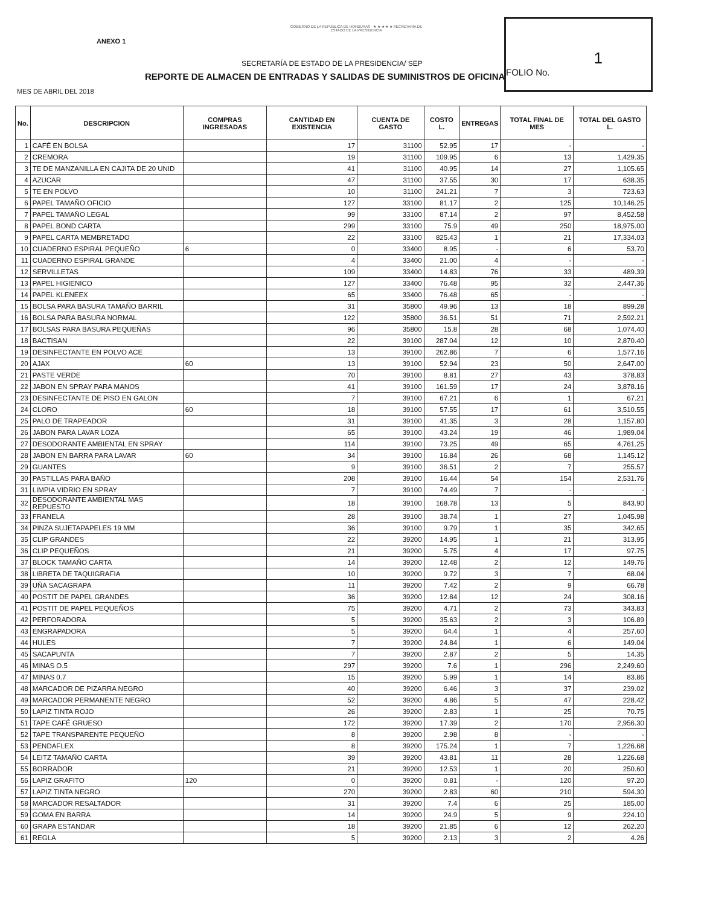ANEXO 1
GOBIERNO DE LA REPÚBLICA DE HONDURAS ★ ★ ★ ★ ★ SECRETARÍA DE ESTADO DE LA PRESIDENCIA
SECRETARÍA DE ESTADO DE LA PRESIDENCIA/ SEP
REPORTE DE ALMACEN DE ENTRADAS Y SALIDAS DE SUMINISTROS DE OFICINA
MES DE ABRIL DEL 2018
1
FOLIO No.
| No. | DESCRIPCION | COMPRAS INGRESADAS | CANTIDAD EN EXISTENCIA | CUENTA DE GASTO | COSTO L. | ENTREGAS | TOTAL FINAL DE MES | TOTAL DEL GASTO L. |
| --- | --- | --- | --- | --- | --- | --- | --- | --- |
| 1 | CAFÉ EN BOLSA | | 17 | 31100 | 52.95 | 17 | - | - |
| 2 | CREMORA | | 19 | 31100 | 109.95 | 6 | 13 | 1,429.35 |
| 3 | TE DE MANZANILLA EN CAJITA DE 20 UNID | | 41 | 31100 | 40.95 | 14 | 27 | 1,105.65 |
| 4 | AZUCAR | | 47 | 31100 | 37.55 | 30 | 17 | 638.35 |
| 5 | TE EN POLVO | | 10 | 31100 | 241.21 | 7 | 3 | 723.63 |
| 6 | PAPEL TAMAÑO OFICIO | | 127 | 33100 | 81.17 | 2 | 125 | 10,146.25 |
| 7 | PAPEL TAMAÑO LEGAL | | 99 | 33100 | 87.14 | 2 | 97 | 8,452.58 |
| 8 | PAPEL BOND CARTA | | 299 | 33100 | 75.9 | 49 | 250 | 18,975.00 |
| 9 | PAPEL CARTA MEMBRETADO | | 22 | 33100 | 825.43 | 1 | 21 | 17,334.03 |
| 10 | CUADERNO ESPIRAL PEQUEÑO | 6 | 0 | 33400 | 8.95 | - | 6 | 53.70 |
| 11 | CUADERNO ESPIRAL GRANDE | | 4 | 33400 | 21.00 | 4 | - | - |
| 12 | SERVILLETAS | | 109 | 33400 | 14.83 | 76 | 33 | 489.39 |
| 13 | PAPEL HIGIENICO | | 127 | 33400 | 76.48 | 95 | 32 | 2,447.36 |
| 14 | PAPEL KLENEEX | | 65 | 33400 | 76.48 | 65 | - | - |
| 15 | BOLSA PARA BASURA TAMAÑO BARRIL | | 31 | 35800 | 49.96 | 13 | 18 | 899.28 |
| 16 | BOLSA PARA BASURA NORMAL | | 122 | 35800 | 36.51 | 51 | 71 | 2,592.21 |
| 17 | BOLSAS PARA BASURA PEQUEÑAS | | 96 | 35800 | 15.8 | 28 | 68 | 1,074.40 |
| 18 | BACTISAN | | 22 | 39100 | 287.04 | 12 | 10 | 2,870.40 |
| 19 | DESINFECTANTE EN POLVO ACE | | 13 | 39100 | 262.86 | 7 | 6 | 1,577.16 |
| 20 | AJAX | 60 | 13 | 39100 | 52.94 | 23 | 50 | 2,647.00 |
| 21 | PASTE VERDE | | 70 | 39100 | 8.81 | 27 | 43 | 378.83 |
| 22 | JABON EN SPRAY PARA MANOS | | 41 | 39100 | 161.59 | 17 | 24 | 3,878.16 |
| 23 | DESINFECTANTE DE PISO EN GALON | | 7 | 39100 | 67.21 | 6 | 1 | 67.21 |
| 24 | CLORO | 60 | 18 | 39100 | 57.55 | 17 | 61 | 3,510.55 |
| 25 | PALO DE TRAPEADOR | | 31 | 39100 | 41.35 | 3 | 28 | 1,157.80 |
| 26 | JABON PARA LAVAR LOZA | | 65 | 39100 | 43.24 | 19 | 46 | 1,989.04 |
| 27 | DESODORANTE AMBIENTAL EN SPRAY | | 114 | 39100 | 73.25 | 49 | 65 | 4,761.25 |
| 28 | JABON EN BARRA PARA LAVAR | 60 | 34 | 39100 | 16.84 | 26 | 68 | 1,145.12 |
| 29 | GUANTES | | 9 | 39100 | 36.51 | 2 | 7 | 255.57 |
| 30 | PASTILLAS PARA BAÑO | | 208 | 39100 | 16.44 | 54 | 154 | 2,531.76 |
| 31 | LIMPIA VIDRIO EN SPRAY | | 7 | 39100 | 74.49 | 7 | - | - |
| 32 | DESODORANTE AMBIENTAL MAS REPUESTO | | 18 | 39100 | 168.78 | 13 | 5 | 843.90 |
| 33 | FRANELA | | 28 | 39100 | 38.74 | 1 | 27 | 1,045.98 |
| 34 | PINZA SUJETAPAPELES 19 MM | | 36 | 39100 | 9.79 | 1 | 35 | 342.65 |
| 35 | CLIP GRANDES | | 22 | 39200 | 14.95 | 1 | 21 | 313.95 |
| 36 | CLIP PEQUEÑOS | | 21 | 39200 | 5.75 | 4 | 17 | 97.75 |
| 37 | BLOCK TAMAÑO CARTA | | 14 | 39200 | 12.48 | 2 | 12 | 149.76 |
| 38 | LIBRETA DE TAQUIGRAFIA | | 10 | 39200 | 9.72 | 3 | 7 | 68.04 |
| 39 | UÑA SACAGRAPA | | 11 | 39200 | 7.42 | 2 | 9 | 66.78 |
| 40 | POSTIT DE PAPEL GRANDES | | 36 | 39200 | 12.84 | 12 | 24 | 308.16 |
| 41 | POSTIT DE PAPEL PEQUEÑOS | | 75 | 39200 | 4.71 | 2 | 73 | 343.83 |
| 42 | PERFORADORA | | 5 | 39200 | 35.63 | 2 | 3 | 106.89 |
| 43 | ENGRAPADORA | | 5 | 39200 | 64.4 | 1 | 4 | 257.60 |
| 44 | HULES | | 7 | 39200 | 24.84 | 1 | 6 | 149.04 |
| 45 | SACAPUNTA | | 7 | 39200 | 2.87 | 2 | 5 | 14.35 |
| 46 | MINAS O.5 | | 297 | 39200 | 7.6 | 1 | 296 | 2,249.60 |
| 47 | MINAS 0.7 | | 15 | 39200 | 5.99 | 1 | 14 | 83.86 |
| 48 | MARCADOR DE PIZARRA NEGRO | | 40 | 39200 | 6.46 | 3 | 37 | 239.02 |
| 49 | MARCADOR PERMANENTE NEGRO | | 52 | 39200 | 4.86 | 5 | 47 | 228.42 |
| 50 | LAPIZ TINTA ROJO | | 26 | 39200 | 2.83 | 1 | 25 | 70.75 |
| 51 | TAPE CAFÉ GRUESO | | 172 | 39200 | 17.39 | 2 | 170 | 2,956.30 |
| 52 | TAPE TRANSPARENTE PEQUEÑO | | 8 | 39200 | 2.98 | 8 | - | - |
| 53 | PENDAFLEX | | 8 | 39200 | 175.24 | 1 | 7 | 1,226.68 |
| 54 | LEITZ TAMAÑO CARTA | | 39 | 39200 | 43.81 | 11 | 28 | 1,226.68 |
| 55 | BORRADOR | | 21 | 39200 | 12.53 | 1 | 20 | 250.60 |
| 56 | LAPIZ GRAFITO | 120 | 0 | 39200 | 0.81 | - | 120 | 97.20 |
| 57 | LAPIZ TINTA NEGRO | | 270 | 39200 | 2.83 | 60 | 210 | 594.30 |
| 58 | MARCADOR RESALTADOR | | 31 | 39200 | 7.4 | 6 | 25 | 185.00 |
| 59 | GOMA EN BARRA | | 14 | 39200 | 24.9 | 5 | 9 | 224.10 |
| 60 | GRAPA ESTANDAR | | 18 | 39200 | 21.85 | 6 | 12 | 262.20 |
| 61 | REGLA | | 5 | 39200 | 2.13 | 3 | 2 | 4.26 |